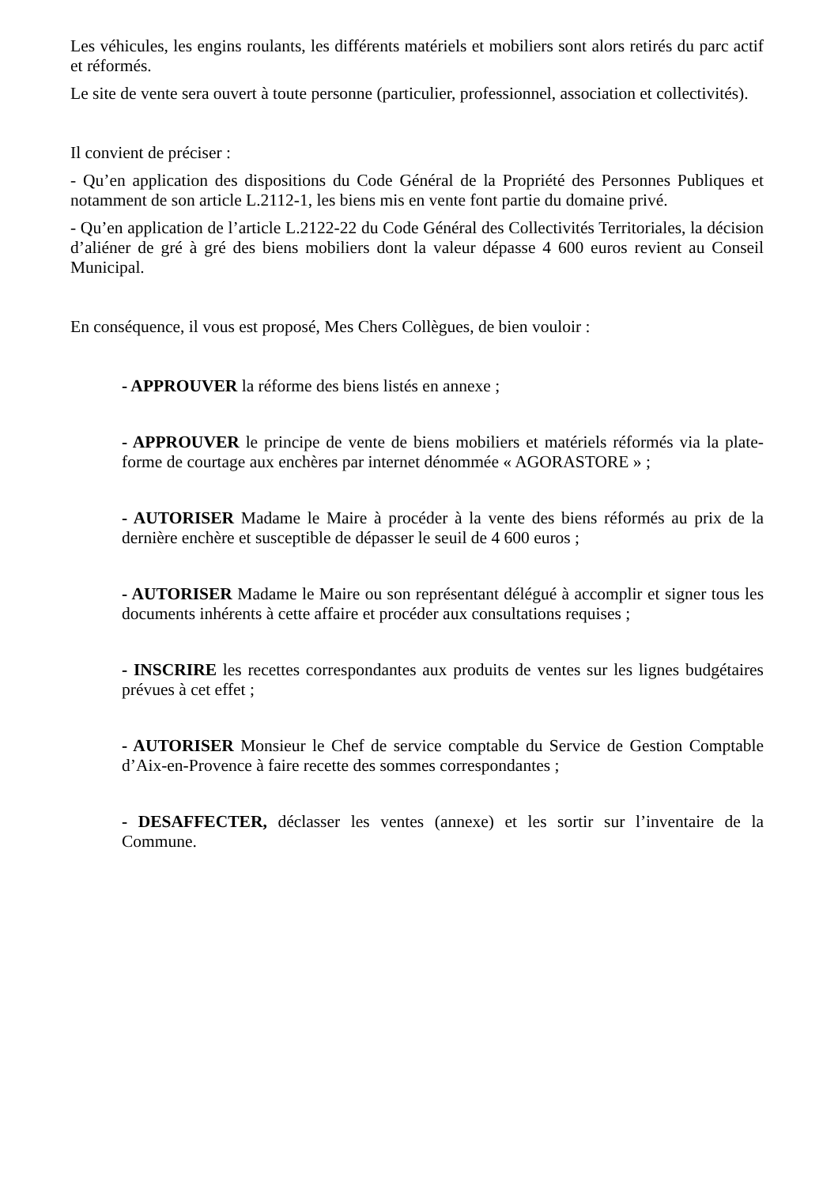Les véhicules, les engins roulants, les différents matériels et mobiliers sont alors retirés du parc actif et réformés.
Le site de vente sera ouvert à toute personne (particulier, professionnel, association et collectivités).
Il convient de préciser :
- Qu’en application des dispositions du Code Général de la Propriété des Personnes Publiques et notamment de son article L.2112-1, les biens mis en vente font partie du domaine privé.
- Qu’en application de l’article L.2122-22 du Code Général des Collectivités Territoriales, la décision d’aliéner de gré à gré des biens mobiliers dont la valeur dépasse 4 600 euros revient au Conseil Municipal.
En conséquence, il vous est proposé, Mes Chers Collègues, de bien vouloir :
- APPROUVER la réforme des biens listés en annexe ;
- APPROUVER le principe de vente de biens mobiliers et matériels réformés via la plate-forme de courtage aux enchères par internet dénommée « AGORASTORE » ;
- AUTORISER Madame le Maire à procéder à la vente des biens réformés au prix de la dernière enchère et susceptible de dépasser le seuil de 4 600 euros ;
- AUTORISER Madame le Maire ou son représentant délégué à accomplir et signer tous les documents inhérents à cette affaire et procéder aux consultations requises ;
- INSCRIRE les recettes correspondantes aux produits de ventes sur les lignes budgétaires prévues à cet effet ;
- AUTORISER Monsieur le Chef de service comptable du Service de Gestion Comptable d’Aix-en-Provence à faire recette des sommes correspondantes ;
- DESAFFECTER, déclasser les ventes (annexe) et les sortir sur l’inventaire de la Commune.